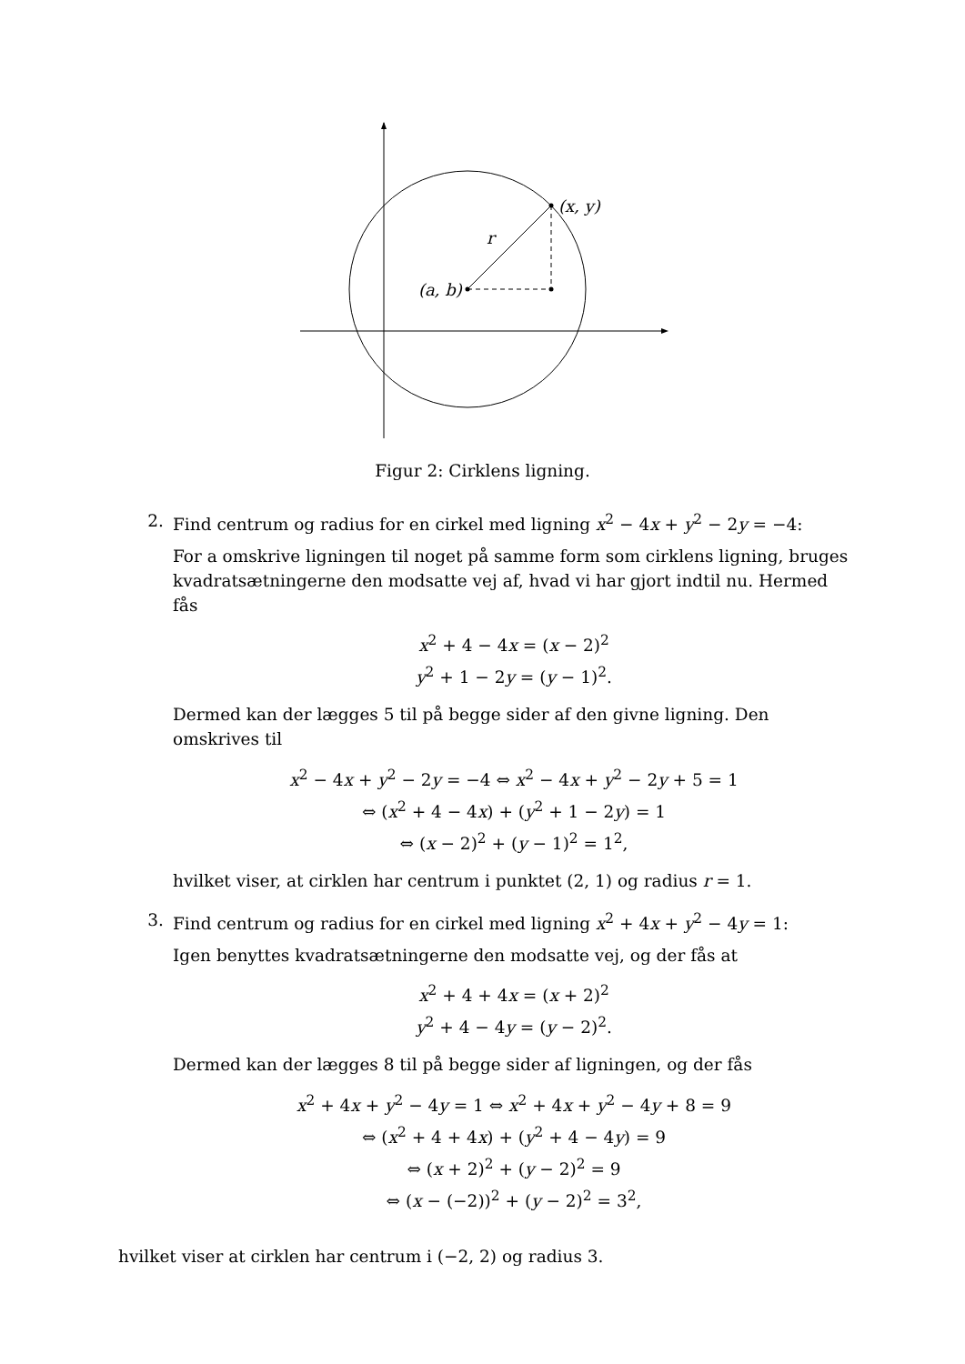(x, y)
(a, b)
r
Figur 2: Cirklens ligning.
2. Find centrum og radius for en cirkel med ligning x<sup>2</sup> − 4x + y<sup>2</sup> − 2y = −4:
For a omskrive ligningen til noget på samme form som cirklens ligning, bruges kvadratsætningerne den modsatte vej af, hvad vi har gjort indtil nu. Hermed fås
x<sup>2</sup> + 4 − 4x = (x − 2)<sup>2</sup>
y<sup>2</sup> + 1 − 2y = (y − 1)<sup>2</sup>.
Dermed kan der lægges 5 til på begge sider af den givne ligning. Den omskrives til
x<sup>2</sup> − 4x + y<sup>2</sup> − 2y = −4 ⇔ x<sup>2</sup> − 4x + y<sup>2</sup> − 2y + 5 = 1
⇔ (x<sup>2</sup> + 4 − 4x) + (y<sup>2</sup> + 1 − 2y) = 1
⇔ (x − 2)<sup>2</sup> + (y − 1)<sup>2</sup> = 1<sup>2</sup>,
hvilket viser, at cirklen har centrum i punktet (2, 1) og radius r = 1.
3. Find centrum og radius for en cirkel med ligning x<sup>2</sup> + 4x + y<sup>2</sup> − 4y = 1:
Igen benyttes kvadratsætningerne den modsatte vej, og der fås at
x<sup>2</sup> + 4 + 4x = (x + 2)<sup>2</sup>
y<sup>2</sup> + 4 − 4y = (y − 2)<sup>2</sup>.
Dermed kan der lægges 8 til på begge sider af ligningen, og der fås
x<sup>2</sup> + 4x + y<sup>2</sup> − 4y = 1 ⇔ x<sup>2</sup> + 4x + y<sup>2</sup> − 4y + 8 = 9
⇔ (x<sup>2</sup> + 4 + 4x) + (y<sup>2</sup> + 4 − 4y) = 9
⇔ (x + 2)<sup>2</sup> + (y − 2)<sup>2</sup> = 9
⇔ (x − (−2))<sup>2</sup> + (y − 2)<sup>2</sup> = 3<sup>2</sup>,
hvilket viser at cirklen har centrum i (−2, 2) og radius 3.